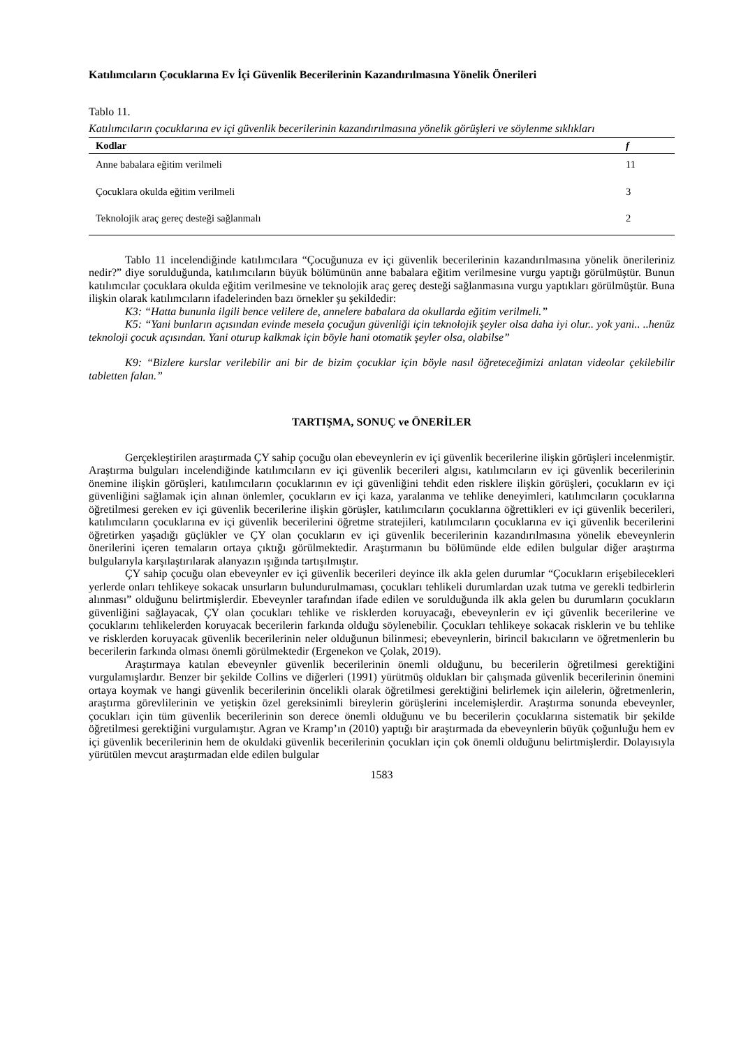Katılımcıların Çocuklarına Ev İçi Güvenlik Becerilerinin Kazandırılmasına Yönelik Önerileri
Tablo 11.
Katılımcıların çocuklarına ev içi güvenlik becerilerinin kazandırılmasına yönelik görüşleri ve söylenme sıklıkları
| Kodlar | f |
| --- | --- |
| Anne babalara eğitim verilmeli | 11 |
| Çocuklara okulda eğitim verilmeli | 3 |
| Teknolojik araç gereç desteği sağlanmalı | 2 |
Tablo 11 incelendiğinde katılımcılara “Çocuğunuza ev içi güvenlik becerilerinin kazandırılmasına yönelik önerileriniz nedir?” diye sorulduğunda, katılımcıların büyük bölümünün anne babalara eğitim verilmesine vurgu yaptığı görülmüştür. Bunun katılımcılar çocuklara okulda eğitim verilmesine ve teknolojik araç gereç desteği sağlanmasına vurgu yaptıkları görülmüştür. Buna ilişkin olarak katılımcıların ifadelerinden bazı örnekler şu şekildedir:
K3: “Hatta bununla ilgili bence velilere de, annelere babalara da okullarda eğitim verilmeli.”
K5: “Yani bunların açısından evinde mesela çocuğun güvenliği için teknolojik şeyler olsa daha iyi olur.. yok yani.. ..henüz teknoloji çocuk açısından. Yani oturup kalkmak için böyle hani otomatik şeyler olsa, olabilse”
K9: “Bizlere kurslar verilebilir ani bir de bizim çocuklar için böyle nasıl öğreteceğimizi anlatan videolar çekilebilir tabletten falan.”
TARTIŞMA, SONUÇ ve ÖNERİLER
Gerçekleştirilen araştırmada ÇY sahip çocuğu olan ebeveynlerin ev içi güvenlik becerilerine ilişkin görüşleri incelenmiştir. Araştırma bulguları incelendiğinde katılımcıların ev içi güvenlik becerileri algısı, katılımcıların ev içi güvenlik becerilerinin önemine ilişkin görüşleri, katılımcıların çocuklarının ev içi güvenliğini tehdit eden risklere ilişkin görüşleri, çocukların ev içi güvenliğini sağlamak için alınan önlemler, çocukların ev içi kaza, yaralanma ve tehlike deneyimleri, katılımcıların çocuklarına öğretilmesi gereken ev içi güvenlik becerilerine ilişkin görüşler, katılımcıların çocuklarına öğrettikleri ev içi güvenlik becerileri, katılımcıların çocuklarına ev içi güvenlik becerilerini öğretme stratejileri, katılımcıların çocuklarına ev içi güvenlik becerilerini öğretirken yaşadığı güçlükler ve ÇY olan çocukların ev içi güvenlik becerilerinin kazandırılmasına yönelik ebeveynlerin önerilerini içeren temaların ortaya çıktığı görülmektedir. Araştırmanın bu bölümünde elde edilen bulgular diğer araştırma bulgularıyla karşılaştırılarak alanyazın ışığında tartışılmıştır.
ÇY sahip çocuğu olan ebeveynler ev içi güvenlik becerileri deyince ilk akla gelen durumlar “Çocukların erişebilecekleri yerlerde onları tehlikeye sokacak unsurların bulundurulmaması, çocukları tehlikeli durumlardan uzak tutma ve gerekli tedbirlerin alınması” olduğunu belirtmişlerdir. Ebeveynler tarafından ifade edilen ve sorulduğunda ilk akla gelen bu durumların çocukların güvenliğini sağlayacak, ÇY olan çocukları tehlike ve risklerden koruyacağı, ebeveynlerin ev içi güvenlik becerilerine ve çocuklarını tehlikelerden koruyacak becerilerin farkında olduğu söylenebilir. Çocukları tehlikeye sokacak risklerin ve bu tehlike ve risklerden koruyacak güvenlik becerilerinin neler olduğunun bilinmesi; ebeveynlerin, birincil bakıcıların ve öğretmenlerin bu becerilerin farkında olması önemli görülmektedir (Ergenekon ve Çolak, 2019).
Araştırmaya katılan ebeveynler güvenlik becerilerinin önemli olduğunu, bu becerilerin öğretilmesi gerektiğini vurgulamışlardır. Benzer bir şekilde Collins ve diğerleri (1991) yürütmüş oldukları bir çalışmada güvenlik becerilerinin önemini ortaya koymak ve hangi güvenlik becerilerinin öncelikli olarak öğretilmesi gerektiğini belirlemek için ailelerin, öğretmenlerin, araştırma görevlilerinin ve yetişkin özel gereksinimli bireylerin görüşlerini incelemişlerdir. Araştırma sonunda ebeveynler, çocukları için tüm güvenlik becerilerinin son derece önemli olduğunu ve bu becerilerin çocuklarına sistematik bir şekilde öğretilmesi gerektiğini vurgulamıştır. Agran ve Kramp’ın (2010) yaptığı bir araştırmada da ebeveynlerin büyük çoğunluğu hem ev içi güvenlik becerilerinin hem de okuldaki güvenlik becerilerinin çocukları için çok önemli olduğunu belirtmişlerdir. Dolayısıyla yürütülen mevcut araştırmadan elde edilen bulgular
1583